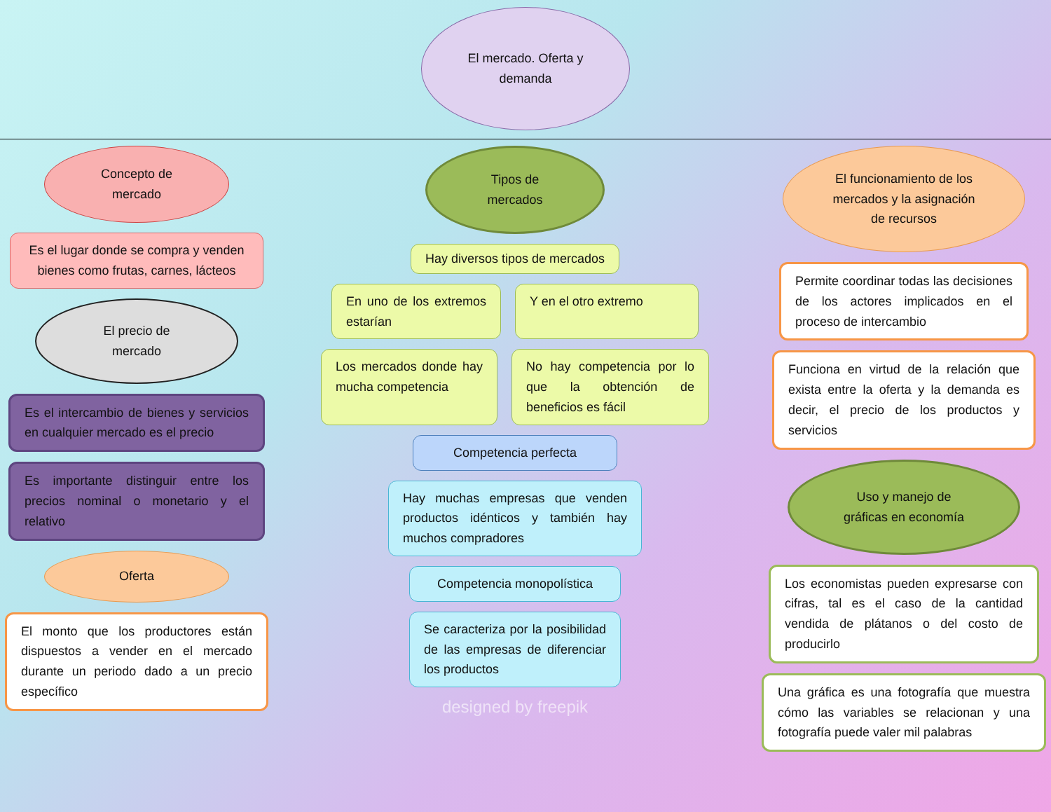El mercado. Oferta y
demanda
Concepto de
mercado
Es el lugar donde se compra y venden bienes como frutas, carnes, lácteos
El precio de
mercado
Es el intercambio de bienes y servicios en cualquier mercado es el precio
Es importante distinguir entre los precios nominal o monetario y el relativo
Oferta
El monto que los productores están dispuestos a vender en el mercado durante un periodo dado a un precio específico
Tipos de
mercados
Hay diversos tipos de mercados
En uno de los extremos estarían
Y en el otro extremo
Los mercados donde hay mucha competencia
No hay competencia por lo que la obtención de beneficios es fácil
Competencia perfecta
Hay muchas empresas que venden productos idénticos y también hay muchos compradores
Competencia monopolística
Se caracteriza por la posibilidad de las empresas de diferenciar los productos
designed by freepik
El funcionamiento de los
mercados y la asignación
de recursos
Permite coordinar todas las decisiones de los actores implicados en el proceso de intercambio
Funciona en virtud de la relación que exista entre la oferta y la demanda es decir, el precio de los productos y servicios
Uso y manejo de
gráficas en economía
Los economistas pueden expresarse con cifras, tal es el caso de la cantidad vendida de plátanos o del costo de producirlo
Una gráfica es una fotografía que muestra cómo las variables se relacionan y una fotografía puede valer mil palabras